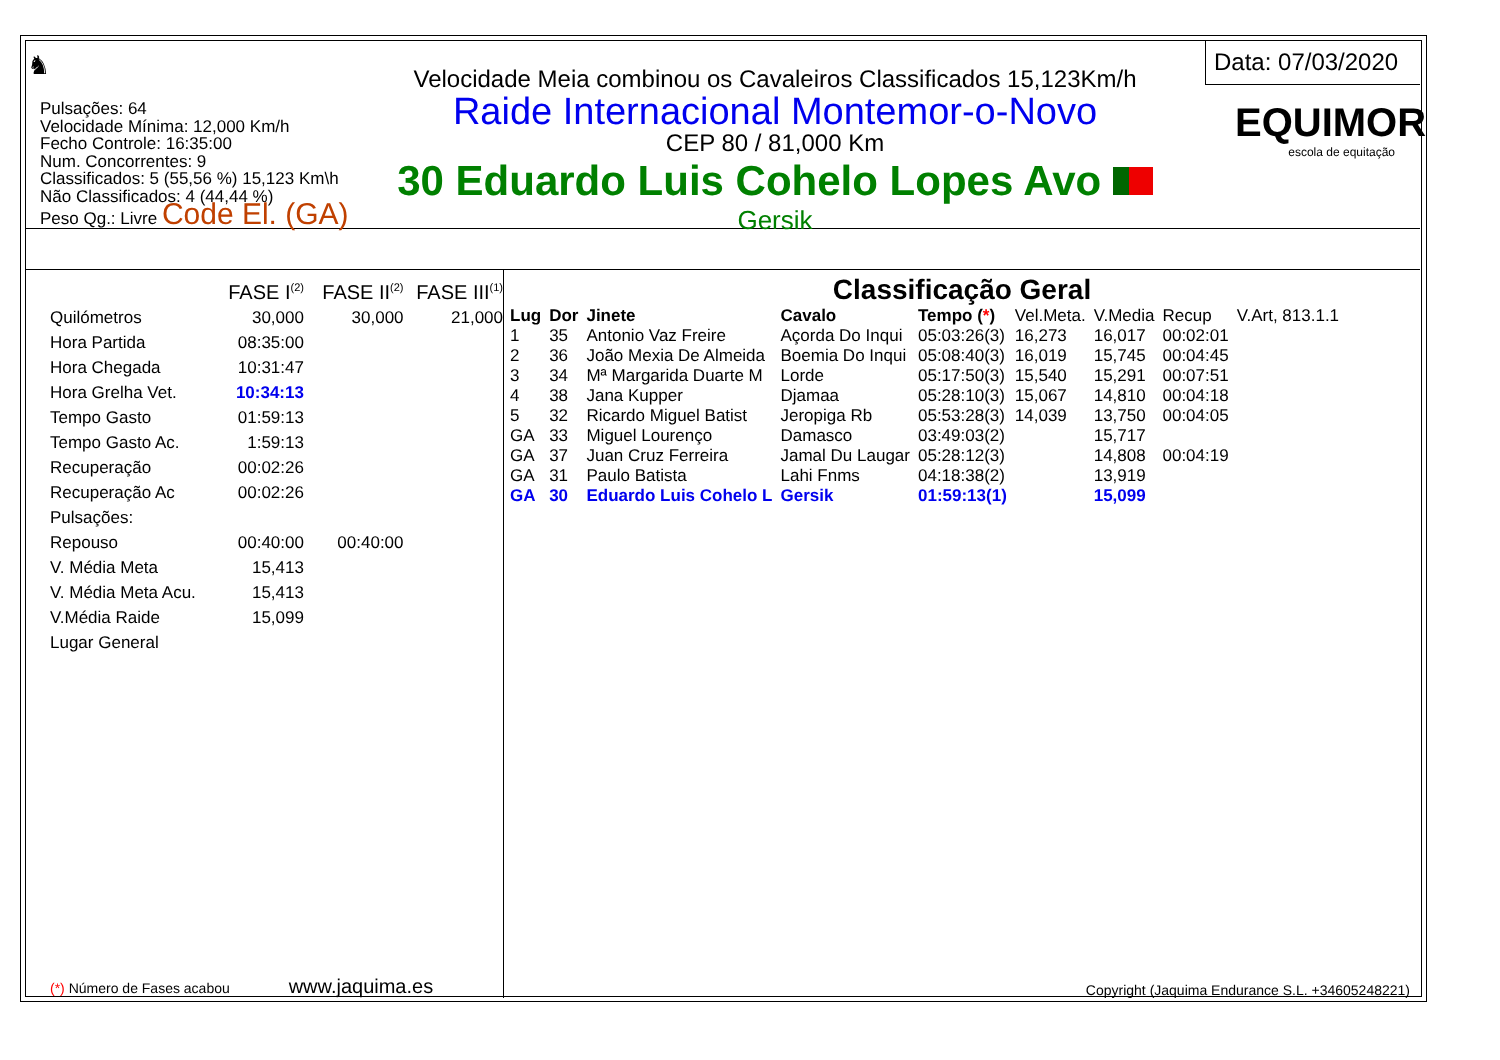♞
Pulsações: 64
Velocidade Mínima: 12,000 Km/h
Fecho Controle: 16:35:00
Num. Concorrentes: 9
Classificados: 5 (55,56 %) 15,123 Km\h
Não Classificados: 4 (44,44 %)
Peso Qg.: Livre Code El. (GA)
Velocidade Meia combinou os Cavaleiros Classificados 15,123Km/h
Raide Internacional Montemor-o-Novo
CEP 80 / 81,000 Km
30 Eduardo Luis Cohelo Lopes Avo
Gersik
Data: 07/03/2020
EQUIMOR
escola de equitação
| | FASE I<sup>(2)</sup> | FASE II<sup>(2)</sup> | FASE III<sup>(1)</sup> |
| Quilómetros | 30,000 | 30,000 | 21,000 |
| Hora Partida | 08:35:00 | | |
| Hora Chegada | 10:31:47 | | |
| Hora Grelha Vet. | 10:34:13 | | |
| Tempo Gasto | 01:59:13 | | |
| Tempo Gasto Ac. | 1:59:13 | | |
| Recuperação | 00:02:26 | | |
| Recuperação Ac | 00:02:26 | | |
| Pulsações: | | | |
| Repouso | 00:40:00 | 00:40:00 | |
| V. Média Meta | 15,413 | | |
| V. Média Meta Acu. | 15,413 | | |
| V.Média Raide | 15,099 | | |
| Lugar General | | | |
(*) Número de Fases acabou www.jaquima.es
Classificação Geral
| Lug | Dor | Jinete | Cavalo | Tempo ( * ) | Vel.Meta. | V.Media | Recup | V.Art, 813.1.1 |
| 1 | 35 | Antonio Vaz Freire | Açorda Do Inqui | 05:03:26(3) | 16,273 | 16,017 | 00:02:01 | |
| 2 | 36 | João Mexia De Almeida | Boemia Do Inqui | 05:08:40(3) | 16,019 | 15,745 | 00:04:45 | |
| 3 | 34 | Mª Margarida Duarte M | Lorde | 05:17:50(3) | 15,540 | 15,291 | 00:07:51 | |
| 4 | 38 | Jana Kupper | Djamaa | 05:28:10(3) | 15,067 | 14,810 | 00:04:18 | |
| 5 | 32 | Ricardo Miguel Batist | Jeropiga Rb | 05:53:28(3) | 14,039 | 13,750 | 00:04:05 | |
| GA | 33 | Miguel Lourenço | Damasco | 03:49:03(2) | | 15,717 | | |
| GA | 37 | Juan Cruz Ferreira | Jamal Du Laugar | 05:28:12(3) | | 14,808 | 00:04:19 | |
| GA | 31 | Paulo Batista | Lahi Fnms | 04:18:38(2) | | 13,919 | | |
| GA | 30 | Eduardo Luis Cohelo L | Gersik | 01:59:13(1) | | 15,099 | | |
Copyright (Jaquima Endurance S.L. +34605248221)